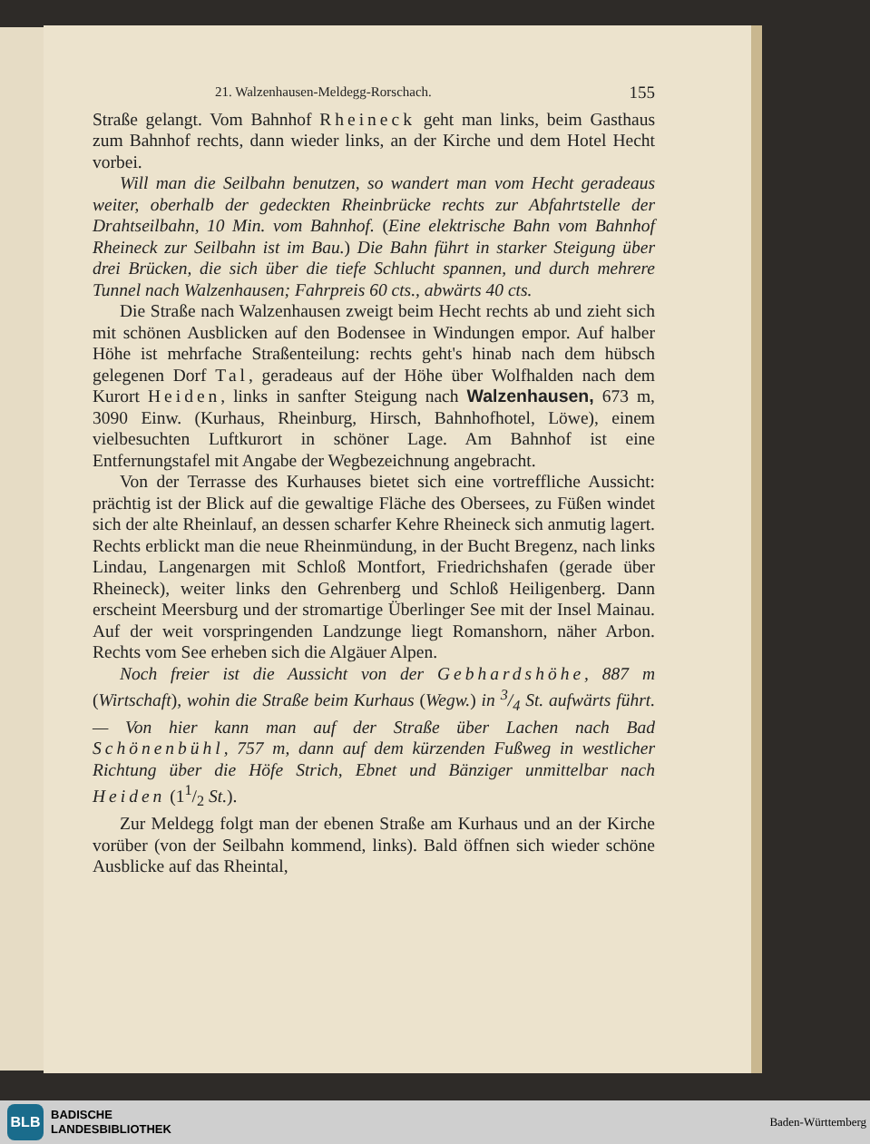21. Walzenhausen-Meldegg-Rorschach. 155
Straße gelangt. Vom Bahnhof Rheineck geht man links, beim Gasthaus zum Bahnhof rechts, dann wieder links, an der Kirche und dem Hotel Hecht vorbei.
Will man die Seilbahn benutzen, so wandert man vom Hecht geradeaus weiter, oberhalb der gedeckten Rheinbrücke rechts zur Abfahrtstelle der Drahtseilbahn, 10 Min. vom Bahnhof. (Eine elektrische Bahn vom Bahnhof Rheineck zur Seilbahn ist im Bau.) Die Bahn führt in starker Steigung über drei Brücken, die sich über die tiefe Schlucht spannen, und durch mehrere Tunnel nach Walzenhausen; Fahrpreis 60 cts., abwärts 40 cts.
Die Straße nach Walzenhausen zweigt beim Hecht rechts ab und zieht sich mit schönen Ausblicken auf den Bodensee in Windungen empor. Auf halber Höhe ist mehrfache Straßenteilung: rechts geht's hinab nach dem hübsch gelegenen Dorf Tal, geradeaus auf der Höhe über Wolfhalden nach dem Kurort Heiden, links in sanfter Steigung nach Walzenhausen, 673 m, 3090 Einw. (Kurhaus, Rheinburg, Hirsch, Bahnhofhotel, Löwe), einem vielbesuchten Luftkurort in schöner Lage. Am Bahnhof ist eine Entfernungstafel mit Angabe der Wegbezeichnung angebracht.
Von der Terrasse des Kurhauses bietet sich eine vortreffliche Aussicht: prächtig ist der Blick auf die gewaltige Fläche des Obersees, zu Füßen windet sich der alte Rheinlauf, an dessen scharfer Kehre Rheineck sich anmutig lagert. Rechts erblickt man die neue Rheinmündung, in der Bucht Bregenz, nach links Lindau, Langenargen mit Schloß Montfort, Friedrichshafen (gerade über Rheineck), weiter links den Gehrenberg und Schloß Heiligenberg. Dann erscheint Meersburg und der stromartige Überlinger See mit der Insel Mainau. Auf der weit vorspringenden Landzunge liegt Romanshorn, näher Arbon. Rechts vom See erheben sich die Algäuer Alpen.
Noch freier ist die Aussicht von der Gebhardshöhe, 887 m (Wirtschaft), wohin die Straße beim Kurhaus (Wegw.) in 3/4 St. aufwärts führt. — Von hier kann man auf der Straße über Lachen nach Bad Schönenbühl, 757 m, dann auf dem kürzenden Fußweg in westlicher Richtung über die Höfe Strich, Ebnet und Bänziger unmittelbar nach Heiden (11/2 St.).
Zur Meldegg folgt man der ebenen Straße am Kurhaus und an der Kirche vorüber (von der Seilbahn kommend, links). Bald öffnen sich wieder schöne Ausblicke auf das Rheintal,
BLB
BADISCHE
LANDESBIBLIOTHEK
Baden-Württemberg